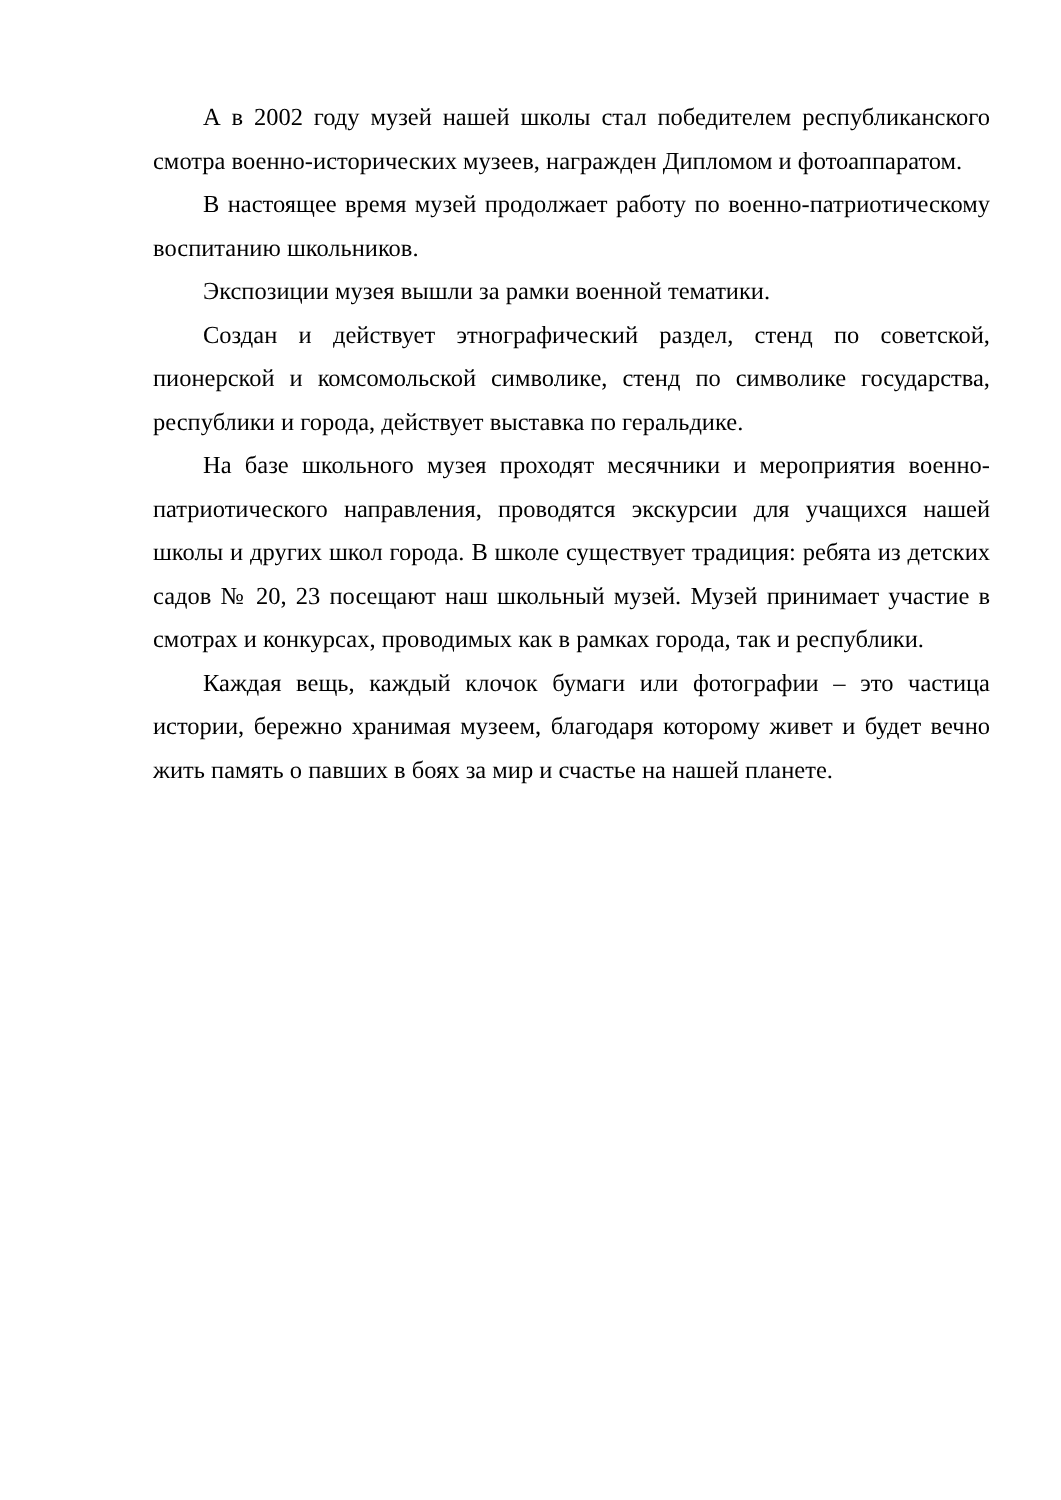А в 2002 году музей нашей школы стал победителем республиканского смотра военно-исторических музеев, награжден Дипломом и фотоаппаратом.
В настоящее время музей продолжает работу по военно-патриотическому воспитанию школьников.
Экспозиции музея вышли за рамки военной тематики.
Создан и действует этнографический раздел, стенд по советской, пионерской и комсомольской символике, стенд по символике государства, республики и города, действует выставка по геральдике.
На базе школьного музея проходят месячники и мероприятия военно-патриотического направления, проводятся экскурсии для учащихся нашей школы и других школ города. В школе существует традиция: ребята из детских садов № 20, 23 посещают наш школьный музей. Музей принимает участие в смотрах и конкурсах, проводимых как в рамках города, так и республики.
Каждая вещь, каждый клочок бумаги или фотографии – это частица истории, бережно хранимая музеем, благодаря которому живет и будет вечно жить память о павших в боях за мир и счастье на нашей планете.